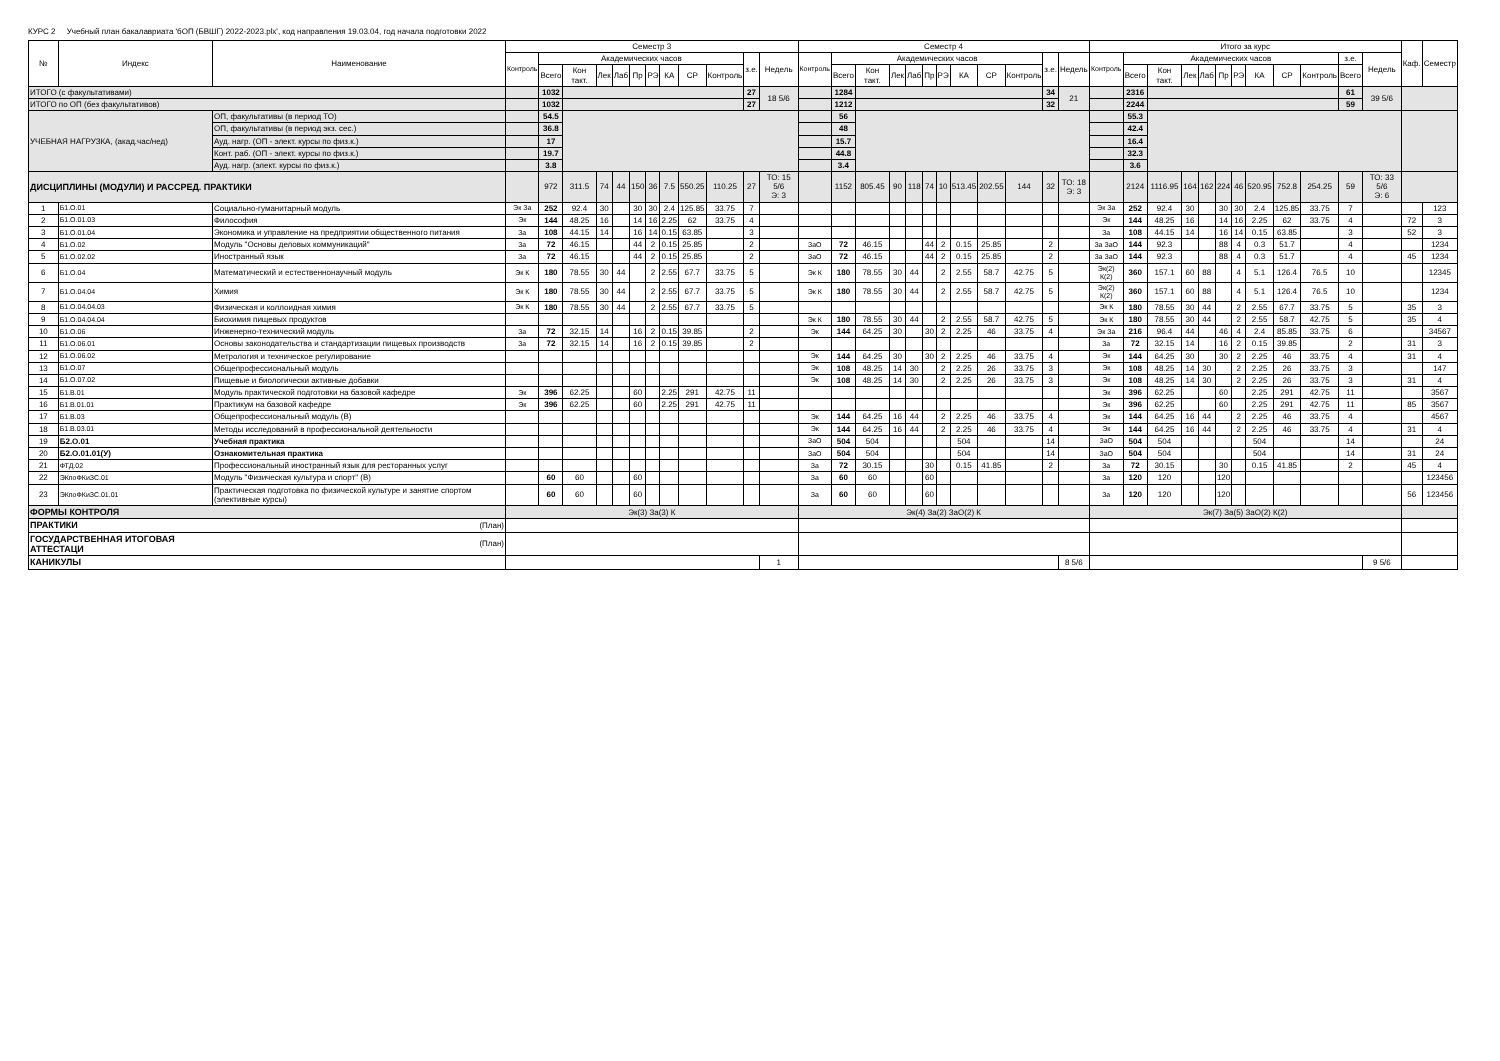КУРС 2 Учебный план бакалавриата 'бОП (БВШГ) 2022-2023.plx', код направления 19.03.04, год начала подготовки 2022
| № | Индекс | Наименование | Семестр 3 | | | | | | | | | | | | Семестр 4 | | | | | | | | | | | | Итого за курс | | | | | | | | | | | | Каф. | Семестр |
| --- | --- | --- | --- | --- | --- | --- | --- | --- | --- | --- | --- | --- | --- | --- | --- | --- | --- | --- | --- | --- | --- | --- | --- | --- | --- | --- | --- | --- | --- | --- | --- | --- | --- | --- | --- | --- | --- | --- | --- | --- |
| | | | Контроль | Академических часов | | | | | | | | | з.е. | Недель | Контроль | Академических часов | | | | | | | | | з.е. | Недель | Контроль | Академических часов | | | | | | | | | з.е. | Недель | | |
| | | | | Всего | Кон такт. | Лек | Лаб | Пр | РЭ | КА | СР | Контроль | | | | Всего | Кон такт. | Лек | Лаб | Пр | РЭ | КА | СР | Контроль | | | | Всего | Кон такт. | Лек | Лаб | Пр | РЭ | КА | СР | Контроль | Всего | | | |
| ИТОГО (с факультативами) | | | | 1032 | | | | | | | | | 27 | 18 5/6 | | 1284 | | | | | | | | | 34 | 21 | | 2316 | | | | | | | | | 61 | 39 5/6 | | |
| ИТОГО по ОП (без факультативов) | | | | 1032 | | | | | | | | | 27 | | | 1212 | | | | | | | | | 32 | | | 2244 | | | | | | | | | 59 | | | |
| УЧЕБНАЯ НАГРУЗКА, (акад.час/нед) | | ОП, факультативы (в период ТО) | | 54.5 | | | | | | | | | | | | 56 | | | | | | | | | | | | 55.3 | | | | | | | | | | | | |
| | | ОП, факультативы (в период экз. сес.) | | 36.8 | | | | | | | | | | | | 48 | | | | | | | | | | | | 42.4 | | | | | | | | | | | | |
| | | Ауд. нагр. (ОП - элект. курсы по физ.к.) | | 17 | | | | | | | | | | | | 15.7 | | | | | | | | | | | | 16.4 | | | | | | | | | | | | |
| | | Конт. раб. (ОП - элект. курсы по физ.к.) | | 19.7 | | | | | | | | | | | | 44.8 | | | | | | | | | | | | 32.3 | | | | | | | | | | | | |
| | | Ауд. нагр. (элект. курсы по физ.к.) | | 3.8 | | | | | | | | | | | | 3.4 | | | | | | | | | | | | 3.6 | | | | | | | | | | | | |
| ДИСЦИПЛИНЫ (МОДУЛИ) И РАССРЕД. ПРАКТИКИ | | | | 972 | 311.5 | 74 | 44 | 150 | 36 | 7.5 | 550.25 | 110.25 | 27 | ТО: 15 5/6 Э: 3 | | 1152 | 805.45 | 90 | 118 | 74 | 10 | 513.45 | 202.55 | 144 | 32 | ТО: 18 Э: 3 | | 2124 | 1116.95 | 164 | 162 | 224 | 46 | 520.95 | 752.8 | 254.25 | 59 | ТО: 33 5/6 Э: 6 | | |
| 1 | Б1.О.01 | Социально-гуманитарный модуль | Эк За | 252 | 92.4 | 30 | | 30 | 30 | 2.4 | 125.85 | 33.75 | 7 | | | | | | | | | | | | | | Эк За | 252 | 92.4 | 30 | | 30 | 30 | 2.4 | 125.85 | 33.75 | 7 | | | 123 |
| 2 | Б1.О.01.03 | Философия | Эк | 144 | 48.25 | 16 | | 14 | 16 | 2.25 | 62 | 33.75 | 4 | | | | | | | | | | | | | | Эк | 144 | 48.25 | 16 | | 14 | 16 | 2.25 | 62 | 33.75 | 4 | | 72 | 3 |
| 3 | Б1.О.01.04 | Экономика и управление на предприятии общественного питания | За | 108 | 44.15 | 14 | | 16 | 14 | 0.15 | 63.85 | | 3 | | | | | | | | | | | | | | За | 108 | 44.15 | 14 | | 16 | 14 | 0.15 | 63.85 | | 3 | | 52 | 3 |
| 4 | Б1.О.02 | Модуль "Основы деловых коммуникаций" | За | 72 | 46.15 | | | 44 | 2 | 0.15 | 25.85 | | 2 | | ЗаО | 72 | 46.15 | | | 44 | 2 | 0.15 | 25.85 | | 2 | | За ЗаО | 144 | 92.3 | | | 88 | 4 | 0.3 | 51.7 | | 4 | | | 1234 |
| 5 | Б1.О.02.02 | Иностранный язык | За | 72 | 46.15 | | | 44 | 2 | 0.15 | 25.85 | | 2 | | ЗаО | 72 | 46.15 | | | 44 | 2 | 0.15 | 25.85 | | 2 | | За ЗаО | 144 | 92.3 | | | 88 | 4 | 0.3 | 51.7 | | 4 | | 45 | 1234 |
| 6 | Б1.О.04 | Математический и естественнонаучный модуль | Эк К | 180 | 78.55 | 30 | 44 | | 2 | 2.55 | 67.7 | 33.75 | 5 | | Эк К | 180 | 78.55 | 30 | 44 | | 2 | 2.55 | 58.7 | 42.75 | 5 | | Эк(2) К(2) | 360 | 157.1 | 60 | 88 | | 4 | 5.1 | 126.4 | 76.5 | 10 | | | 12345 |
| 7 | Б1.О.04.04 | Химия | Эк К | 180 | 78.55 | 30 | 44 | | 2 | 2.55 | 67.7 | 33.75 | 5 | | Эк К | 180 | 78.55 | 30 | 44 | | 2 | 2.55 | 58.7 | 42.75 | 5 | | Эк(2) К(2) | 360 | 157.1 | 60 | 88 | | 4 | 5.1 | 126.4 | 76.5 | 10 | | | 1234 |
| 8 | Б1.О.04.04.03 | Физическая и коллоидная химия | Эк К | 180 | 78.55 | 30 | 44 | | 2 | 2.55 | 67.7 | 33.75 | 5 | | | | | | | | | | | | | | Эк К | 180 | 78.55 | 30 | 44 | | 2 | 2.55 | 67.7 | 33.75 | 5 | | 35 | 3 |
| 9 | Б1.О.04.04.04 | Биохимия пищевых продуктов | | | | | | | | | | | | | Эк К | 180 | 78.55 | 30 | 44 | | 2 | 2.55 | 58.7 | 42.75 | 5 | | Эк К | 180 | 78.55 | 30 | 44 | | 2 | 2.55 | 58.7 | 42.75 | 5 | | 35 | 4 |
| 10 | Б1.О.06 | Инженерно-технический модуль | За | 72 | 32.15 | 14 | | 16 | 2 | 0.15 | 39.85 | | 2 | | Эк | 144 | 64.25 | 30 | | 30 | 2 | 2.25 | 46 | 33.75 | 4 | | Эк За | 216 | 96.4 | 44 | | 46 | 4 | 2.4 | 85.85 | 33.75 | 6 | | | 34567 |
| 11 | Б1.О.06.01 | Основы законодательства и стандартизации пищевых производств | За | 72 | 32.15 | 14 | | 16 | 2 | 0.15 | 39.85 | | 2 | | | | | | | | | | | | | | За | 72 | 32.15 | 14 | | 16 | 2 | 0.15 | 39.85 | | 2 | | 31 | 3 |
| 12 | Б1.О.06.02 | Метрология и техническое регулирование | | | | | | | | | | | | | Эк | 144 | 64.25 | 30 | | 30 | 2 | 2.25 | 46 | 33.75 | 4 | | Эк | 144 | 64.25 | 30 | | 30 | 2 | 2.25 | 46 | 33.75 | 4 | | 31 | 4 |
| 13 | Б1.О.07 | Общепрофессиональный модуль | | | | | | | | | | | | | Эк | 108 | 48.25 | 14 | 30 | | 2 | 2.25 | 26 | 33.75 | 3 | | Эк | 108 | 48.25 | 14 | 30 | | 2 | 2.25 | 26 | 33.75 | 3 | | | 147 |
| 14 | Б1.О.07.02 | Пищевые и биологически активные добавки | | | | | | | | | | | | | Эк | 108 | 48.25 | 14 | 30 | | 2 | 2.25 | 26 | 33.75 | 3 | | Эк | 108 | 48.25 | 14 | 30 | | 2 | 2.25 | 26 | 33.75 | 3 | | 31 | 4 |
| 15 | Б1.В.01 | Модуль практической подготовки на базовой кафедре | Эк | 396 | 62.25 | | | 60 | | 2.25 | 291 | 42.75 | 11 | | | | | | | | | | | | | | Эк | 396 | 62.25 | | | 60 | | 2.25 | 291 | 42.75 | 11 | | | 3567 |
| 16 | Б1.В.01.01 | Практикум на базовой кафедре | Эк | 396 | 62.25 | | | 60 | | 2.25 | 291 | 42.75 | 11 | | | | | | | | | | | | | | Эк | 396 | 62.25 | | | 60 | | 2.25 | 291 | 42.75 | 11 | | 85 | 3567 |
| 17 | Б1.В.03 | Общепрофессиональный модуль (В) | | | | | | | | | | | | | Эк | 144 | 64.25 | 16 | 44 | | 2 | 2.25 | 46 | 33.75 | 4 | | Эк | 144 | 64.25 | 16 | 44 | | 2 | 2.25 | 46 | 33.75 | 4 | | | 4567 |
| 18 | Б1.В.03.01 | Методы исследований в профессиональной деятельности | | | | | | | | | | | | | Эк | 144 | 64.25 | 16 | 44 | | 2 | 2.25 | 46 | 33.75 | 4 | | Эк | 144 | 64.25 | 16 | 44 | | 2 | 2.25 | 46 | 33.75 | 4 | | 31 | 4 |
| 19 | Б2.О.01 | Учебная практика | | | | | | | | | | | | | ЗаО | 504 | 504 | | | | | 504 | | | 14 | | ЗаО | 504 | 504 | | | | | 504 | | | 14 | | | 24 |
| 20 | Б2.О.01.01(У) | Ознакомительная практика | | | | | | | | | | | | | ЗаО | 504 | 504 | | | | | 504 | | | 14 | | ЗаО | 504 | 504 | | | | | 504 | | | 14 | | 31 | 24 |
| 21 | ФТД.02 | Профессиональный иностранный язык для ресторанных услуг | | | | | | | | | | | | | За | 72 | 30.15 | | | 30 | | 0.15 | 41.85 | | 2 | | За | 72 | 30.15 | | | 30 | | 0.15 | 41.85 | | 2 | | 45 | 4 |
| 22 | ЭКпоФКиЗС.01 | Модуль "Физическая культура и спорт" (В) | | 60 | 60 | | | 60 | | | | | | | За | 60 | 60 | | | 60 | | | | | | | За | 120 | 120 | | | 120 | | | | | | | | 123456 |
| 23 | ЭКпоФКиЗС.01.01 | Практическая подготовка по физической культуре и занятие спортом (элективные курсы) | | 60 | 60 | | | 60 | | | | | | | За | 60 | 60 | | | 60 | | | | | | | За | 120 | 120 | | | 120 | | | | | | | 56 | 123456 |
| ФОРМЫ КОНТРОЛЯ | | | Эк(3) За(3) К | | | | | | | | | | | | Эк(4) За(2) ЗаО(2) К | | | | | | | | | | | | Эк(7) За(5) ЗаО(2) К(2) | | | | | | | | | | | | | |
| ПРАКТИКИ | | (План) | | | | | | | | | | | | | | | | | | | | | | | | | | | | | | | | | | | | | | |
| ГОСУДАРСТВЕННАЯ ИТОГОВАЯ АТТЕСТАЦИ | | (План) | | | | | | | | | | | | | | | | | | | | | | | | | | | | | | | | | | | | | | |
| КАНИКУЛЫ | | | | | | | | | | | | | | 1 | | | | | | | | | | | | 8 5/6 | | | | | | | | | | | | 9 5/6 | | |